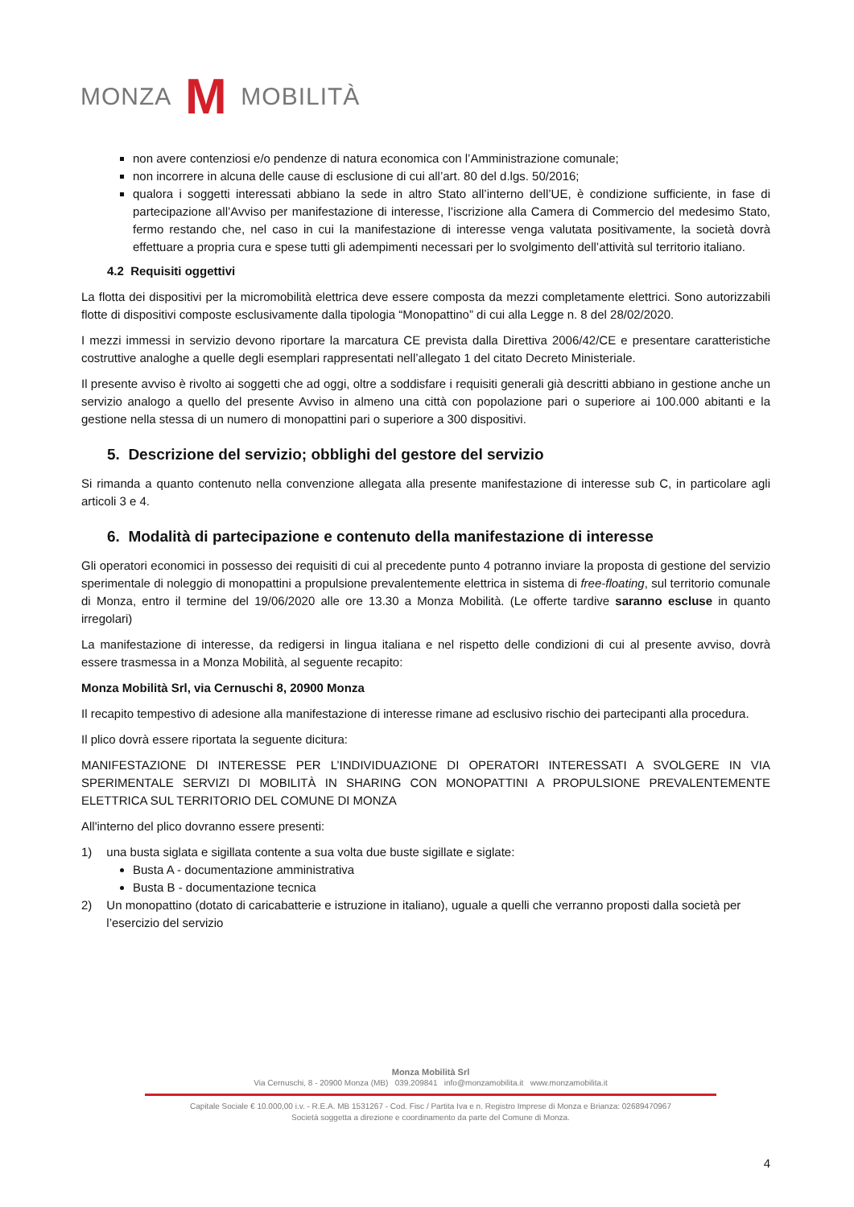MONZA M MOBILITÀ
non avere contenziosi e/o pendenze di natura economica con l’Amministrazione comunale;
non incorrere in alcuna delle cause di esclusione di cui all’art. 80 del d.lgs. 50/2016;
qualora i soggetti interessati abbiano la sede in altro Stato all’interno dell’UE, è condizione sufficiente, in fase di partecipazione all’Avviso per manifestazione di interesse, l’iscrizione alla Camera di Commercio del medesimo Stato, fermo restando che, nel caso in cui la manifestazione di interesse venga valutata positivamente, la società dovrà effettuare a propria cura e spese tutti gli adempimenti necessari per lo svolgimento dell’attività sul territorio italiano.
4.2 Requisiti oggettivi
La flotta dei dispositivi per la micromobilità elettrica deve essere composta da mezzi completamente elettrici. Sono autorizzabili flotte di dispositivi composte esclusivamente dalla tipologia “Monopattino” di cui alla Legge n. 8 del 28/02/2020.
I mezzi immessi in servizio devono riportare la marcatura CE prevista dalla Direttiva 2006/42/CE e presentare caratteristiche costruttive analoghe a quelle degli esemplari rappresentati nell’allegato 1 del citato Decreto Ministeriale.
Il presente avviso è rivolto ai soggetti che ad oggi, oltre a soddisfare i requisiti generali già descritti abbiano in gestione anche un servizio analogo a quello del presente Avviso in almeno una città con popolazione pari o superiore ai 100.000 abitanti e la gestione nella stessa di un numero di monopattini pari o superiore a 300 dispositivi.
5. Descrizione del servizio; obblighi del gestore del servizio
Si rimanda a quanto contenuto nella convenzione allegata alla presente manifestazione di interesse sub C, in particolare agli articoli 3 e 4.
6. Modalità di partecipazione e contenuto della manifestazione di interesse
Gli operatori economici in possesso dei requisiti di cui al precedente punto 4 potranno inviare la proposta di gestione del servizio sperimentale di noleggio di monopattini a propulsione prevalentemente elettrica in sistema di free-floating, sul territorio comunale di Monza, entro il termine del 19/06/2020 alle ore 13.30 a Monza Mobilità. (Le offerte tardive saranno escluse in quanto irregolari)
La manifestazione di interesse, da redigersi in lingua italiana e nel rispetto delle condizioni di cui al presente avviso, dovrà essere trasmessa in a Monza Mobilità, al seguente recapito:
Monza Mobilità Srl, via Cernuschi 8, 20900 Monza
Il recapito tempestivo di adesione alla manifestazione di interesse rimane ad esclusivo rischio dei partecipanti alla procedura.
Il plico dovrà essere riportata la seguente dicitura:
MANIFESTAZIONE DI INTERESSE PER L’INDIVIDUAZIONE DI OPERATORI INTERESSATI A SVOLGERE IN VIA SPERIMENTALE SERVIZI DI MOBILITÀ IN SHARING CON MONOPATTINI A PROPULSIONE PREVALENTEMENTE ELETTRICA SUL TERRITORIO DEL COMUNE DI MONZA
All'interno del plico dovranno essere presenti:
1) una busta siglata e sigillata contente a sua volta due buste sigillate e siglate:
Busta A - documentazione amministrativa
Busta B - documentazione tecnica
2) Un monopattino (dotato di caricabatterie e istruzione in italiano), uguale a quelli che verranno proposti dalla società per l’esercizio del servizio
Monza Mobilità Srl
Via Cernuschi, 8 - 20900 Monza (MB) 039.209841 info@monzamobilita.it www.monzamobilita.it
Capitale Sociale € 10.000,00 i.v. - R.E.A. MB 1531267 - Cod. Fisc / Partita Iva e n. Registro Imprese di Monza e Brianza: 02689470967
Società soggetta a direzione e coordinamento da parte del Comune di Monza.
4